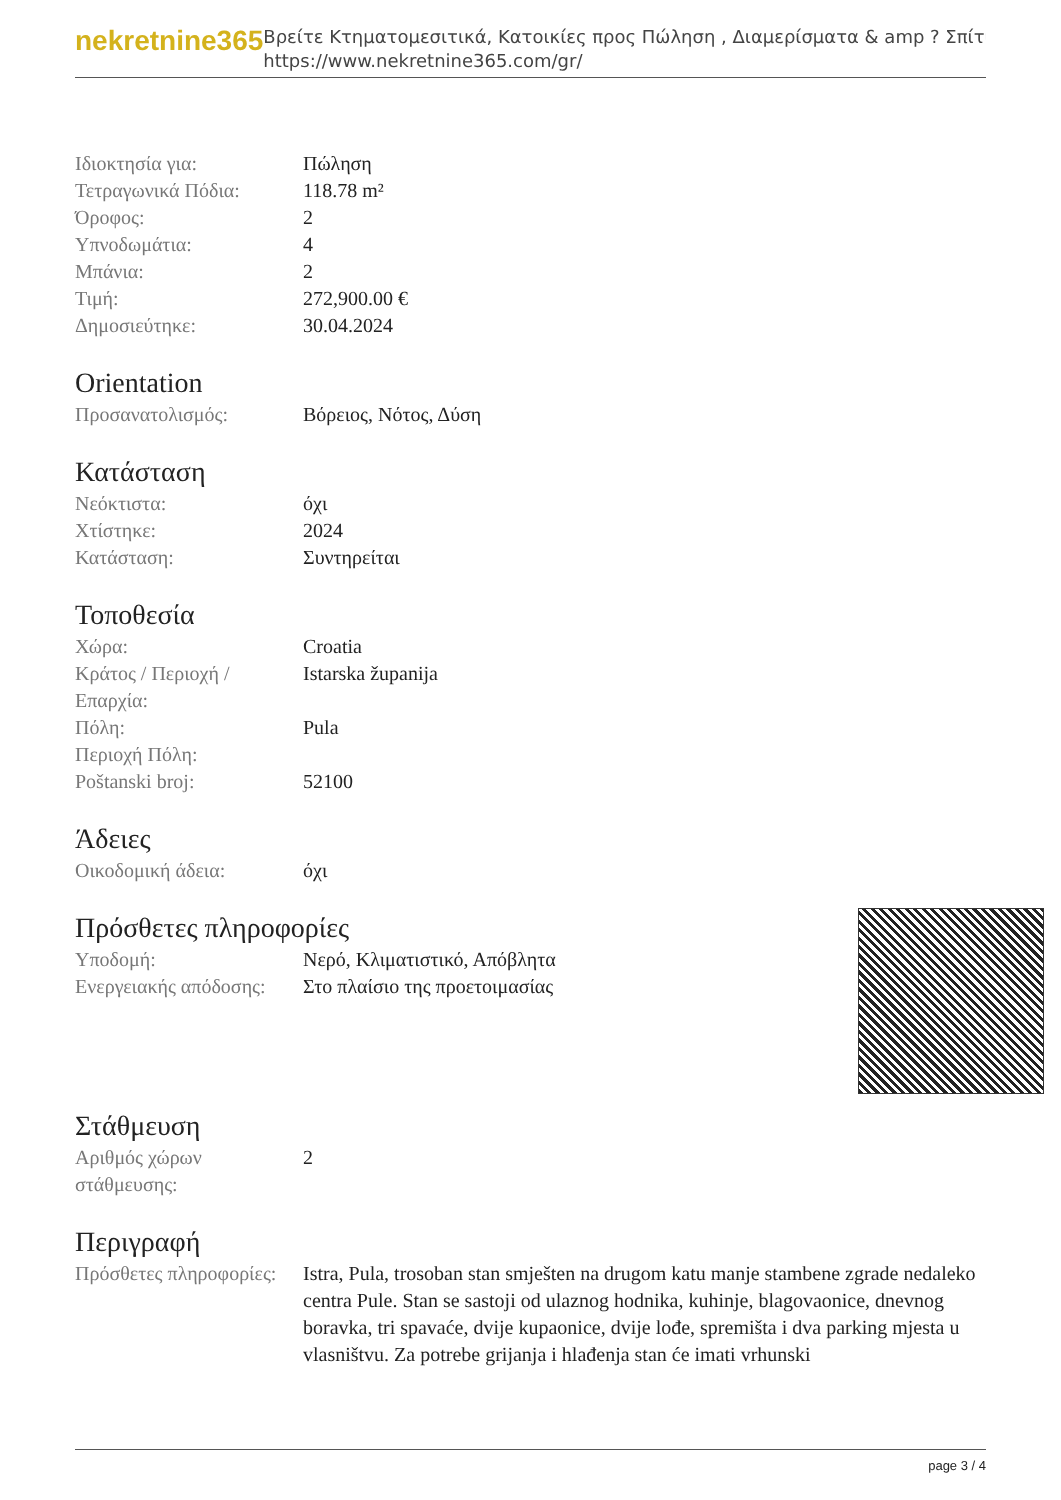nekretnine365
Βρείτε Κτηματομεσιτικά, Κατοικίες προς Πώληση , Διαμερίσματα & amp ? Σπίτι
https://www.nekretnine365.com/gr/
| Ιδιοκτησία για: | Πώληση |
| Τετραγωνικά Πόδια: | 118.78 m² |
| Όροφος: | 2 |
| Υπνοδωμάτια: | 4 |
| Μπάνια: | 2 |
| Τιμή: | 272,900.00 € |
| Δημοσιεύτηκε: | 30.04.2024 |
Orientation
| Προσανατολισμός: | Βόρειος, Νότος, Δύση |
Κατάσταση
| Νεόκτιστα: | όχι |
| Χτίστηκε: | 2024 |
| Κατάσταση: | Συντηρείται |
Τοποθεσία
| Χώρα: | Croatia |
| Κράτος / Περιοχή / Επαρχία: | Istarska županija |
| Πόλη: | Pula |
| Περιοχή Πόλη: | |
| Poštanski broj: | 52100 |
Άδειες
| Οικοδομική άδεια: | όχι |
Πρόσθετες πληροφορίες
| Υποδομή: | Νερό, Κλιματιστικό, Απόβλητα |
| Ενεργειακής απόδοσης: | Στο πλαίσιο της προετοιμασίας |
Στάθμευση
| Αριθμός χώρων στάθμευσης: | 2 |
Περιγραφή
| Πρόσθετες πληροφορίες: | Istra, Pula, trosoban stan smješten na drugom katu manje stambene zgrade nedaleko centra Pule. Stan se sastoji od ulaznog hodnika, kuhinje, blagovaonice, dnevnog boravka, tri spavaće, dvije kupaonice, dvije lođe, spremišta i dva parking mjesta u vlasništvu. Za potrebe grijanja i hlađenja stan će imati vrhunski |
page 3 / 4